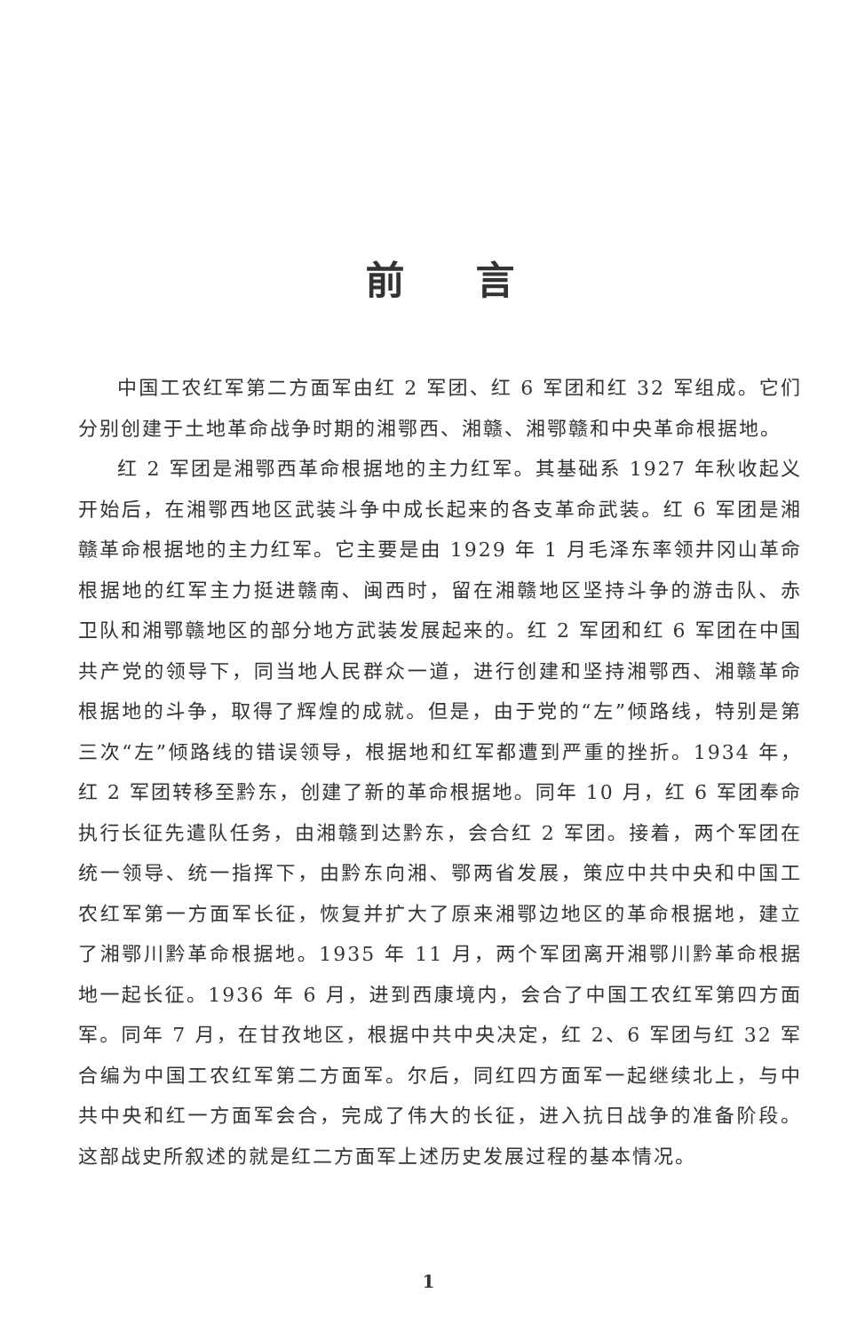前言
中国工农红军第二方面军由红 2 军团、红 6 军团和红 32 军组成。它们分别创建于土地革命战争时期的湘鄂西、湘赣、湘鄂赣和中央革命根据地。
红 2 军团是湘鄂西革命根据地的主力红军。其基础系 1927 年秋收起义开始后，在湘鄂西地区武装斗争中成长起来的各支革命武装。红 6 军团是湘赣革命根据地的主力红军。它主要是由 1929 年 1 月毛泽东率领井冈山革命根据地的红军主力挺进赣南、闽西时，留在湘赣地区坚持斗争的游击队、赤卫队和湘鄂赣地区的部分地方武装发展起来的。红 2 军团和红 6 军团在中国共产党的领导下，同当地人民群众一道，进行创建和坚持湘鄂西、湘赣革命根据地的斗争，取得了辉煌的成就。但是，由于党的“左”倾路线，特别是第三次“左”倾路线的错误领导，根据地和红军都遭到严重的挫折。1934 年，红 2 军团转移至黔东，创建了新的革命根据地。同年 10 月，红 6 军团奉命执行长征先遣队任务，由湘赣到达黔东，会合红 2 军团。接着，两个军团在统一领导、统一指挥下，由黔东向湘、鄂两省发展，策应中共中央和中国工农红军第一方面军长征，恢复并扩大了原来湘鄂边地区的革命根据地，建立了湘鄂川黔革命根据地。1935 年 11 月，两个军团离开湘鄂川黔革命根据地一起长征。1936 年 6 月，进到西康境内，会合了中国工农红军第四方面军。同年 7 月，在甘孜地区，根据中共中央决定，红 2、6 军团与红 32 军合编为中国工农红军第二方面军。尔后，同红四方面军一起继续北上，与中共中央和红一方面军会合，完成了伟大的长征，进入抗日战争的准备阶段。这部战史所叙述的就是红二方面军上述历史发展过程的基本情况。
1